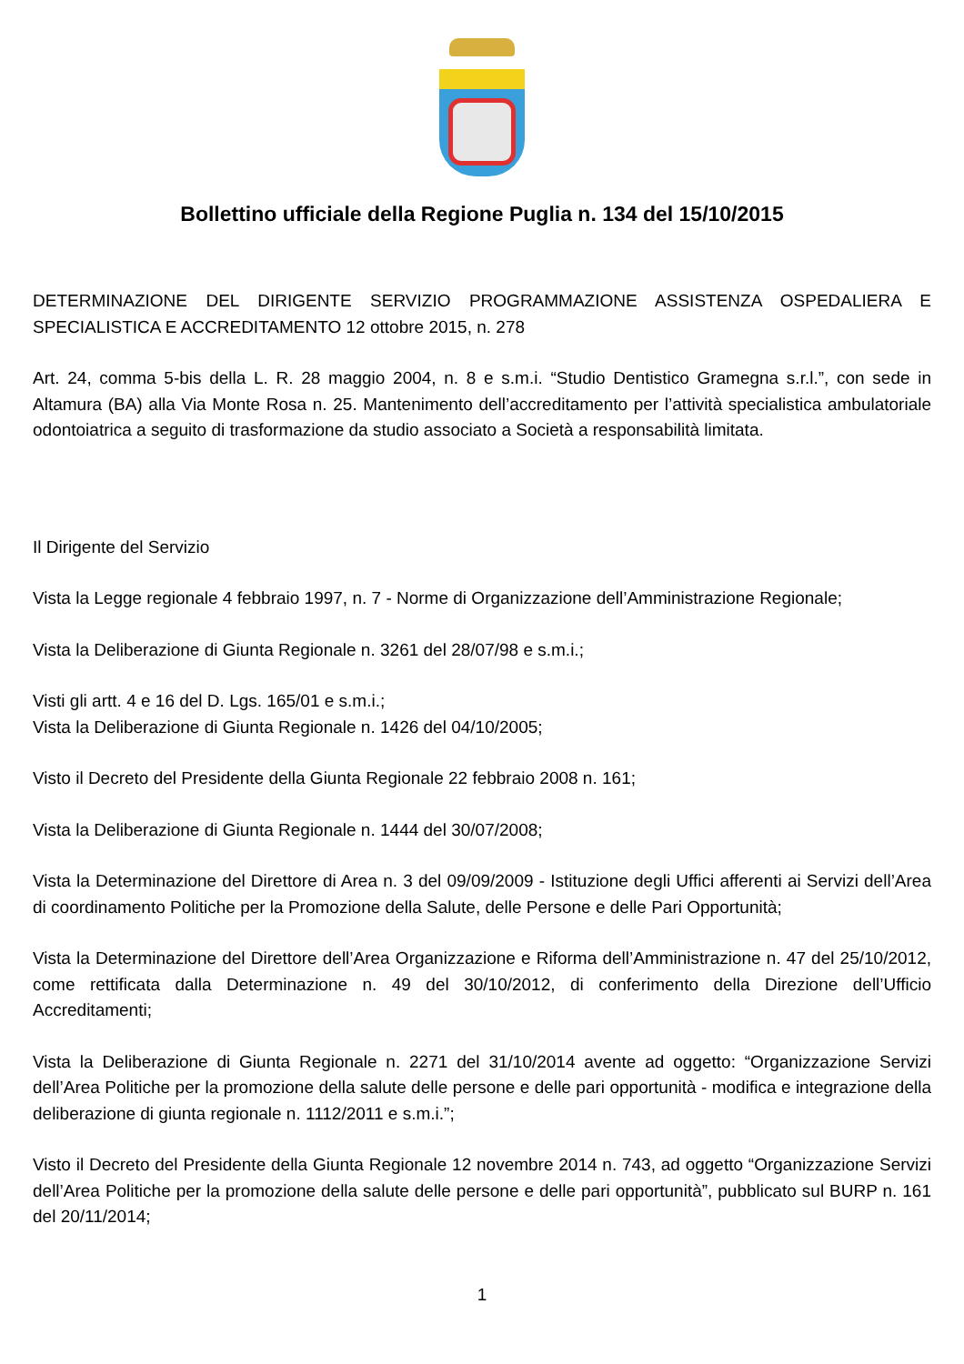Bollettino ufficiale della Regione Puglia n. 134 del 15/10/2015
DETERMINAZIONE DEL DIRIGENTE SERVIZIO PROGRAMMAZIONE ASSISTENZA OSPEDALIERA E SPECIALISTICA E ACCREDITAMENTO 12 ottobre 2015, n. 278
Art. 24, comma 5-bis della L. R. 28 maggio 2004, n. 8 e s.m.i. “Studio Dentistico Gramegna s.r.l.”, con sede in Altamura (BA) alla Via Monte Rosa n. 25. Mantenimento dell’accreditamento per l’attività specialistica ambulatoriale odontoiatrica a seguito di trasformazione da studio associato a Società a responsabilità limitata.
Il Dirigente del Servizio
Vista la Legge regionale 4 febbraio 1997, n. 7 - Norme di Organizzazione dell’Amministrazione Regionale;
Vista la Deliberazione di Giunta Regionale n. 3261 del 28/07/98 e s.m.i.;
Visti gli artt. 4 e 16 del D. Lgs. 165/01 e s.m.i.;
Vista la Deliberazione di Giunta Regionale n. 1426 del 04/10/2005;
Visto il Decreto del Presidente della Giunta Regionale 22 febbraio 2008 n. 161;
Vista la Deliberazione di Giunta Regionale n. 1444 del 30/07/2008;
Vista la Determinazione del Direttore di Area n. 3 del 09/09/2009 - Istituzione degli Uffici afferenti ai Servizi dell’Area di coordinamento Politiche per la Promozione della Salute, delle Persone e delle Pari Opportunità;
Vista la Determinazione del Direttore dell’Area Organizzazione e Riforma dell’Amministrazione n. 47 del 25/10/2012, come rettificata dalla Determinazione n. 49 del 30/10/2012, di conferimento della Direzione dell’Ufficio Accreditamenti;
Vista la Deliberazione di Giunta Regionale n. 2271 del 31/10/2014 avente ad oggetto: “Organizzazione Servizi dell’Area Politiche per la promozione della salute delle persone e delle pari opportunità - modifica e integrazione della deliberazione di giunta regionale n. 1112/2011 e s.m.i.”;
Visto il Decreto del Presidente della Giunta Regionale 12 novembre 2014 n. 743, ad oggetto “Organizzazione Servizi dell’Area Politiche per la promozione della salute delle persone e delle pari opportunità”, pubblicato sul BURP n. 161 del 20/11/2014;
1